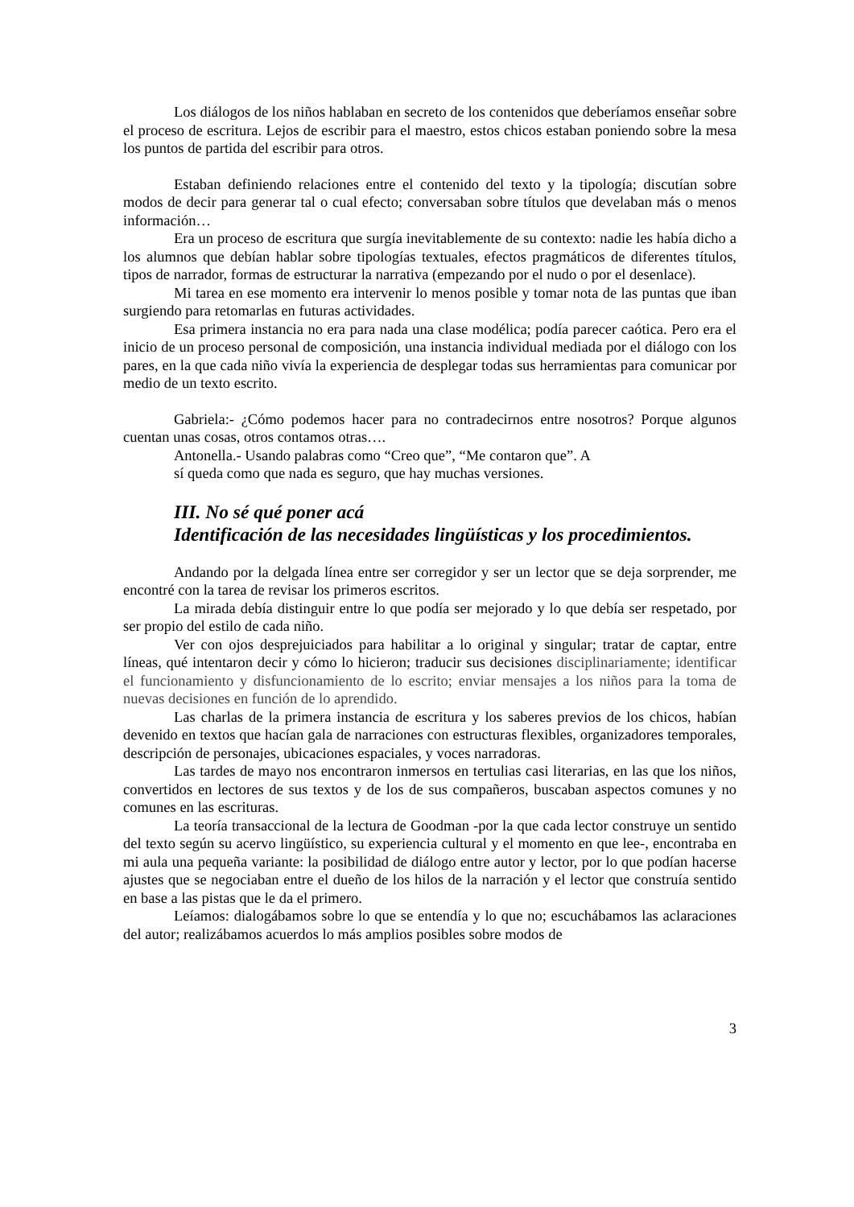Los diálogos de los niños hablaban en secreto de los contenidos que deberíamos enseñar sobre el proceso de escritura. Lejos de escribir para el maestro, estos chicos estaban poniendo sobre la mesa los puntos de partida del escribir para otros.
Estaban definiendo relaciones entre el contenido del texto y la tipología; discutían sobre modos de decir para generar tal o cual efecto; conversaban sobre títulos que develaban más o menos información…
Era un proceso de escritura que surgía inevitablemente de su contexto: nadie les había dicho a los alumnos que debían hablar sobre tipologías textuales, efectos pragmáticos de diferentes títulos, tipos de narrador, formas de estructurar la narrativa (empezando por el nudo o por el desenlace).
Mi tarea en ese momento era intervenir lo menos posible y tomar nota de las puntas que iban surgiendo para retomarlas en futuras actividades.
Esa primera instancia no era para nada una clase modélica; podía parecer caótica. Pero era el inicio de un proceso personal de composición, una instancia individual mediada por el diálogo con los pares, en la que cada niño vivía la experiencia de desplegar todas sus herramientas para comunicar por medio de un texto escrito.
Gabriela:- ¿Cómo podemos hacer para no contradecirnos entre nosotros? Porque algunos cuentan unas cosas, otros contamos otras….
Antonella.- Usando palabras como “Creo que”, “Me contaron que”. A
sí queda como que nada es seguro, que hay muchas versiones.
III. No sé qué poner acá
Identificación de las necesidades lingüísticas y los procedimientos.
Andando por la delgada línea entre ser corregidor y ser un lector que se deja sorprender, me encontré con la tarea de revisar los primeros escritos.
La mirada debía distinguir entre lo que podía ser mejorado y lo que debía ser respetado, por ser propio del estilo de cada niño.
Ver con ojos desprejuiciados para habilitar a lo original y singular; tratar de captar, entre líneas, qué intentaron decir y cómo lo hicieron; traducir sus decisiones disciplinariamente; identificar el funcionamiento y disfuncionamiento de lo escrito; enviar mensajes a los niños para la toma de nuevas decisiones en función de lo aprendido.
Las charlas de la primera instancia de escritura y los saberes previos de los chicos, habían devenido en textos que hacían gala de narraciones con estructuras flexibles, organizadores temporales, descripción de personajes, ubicaciones espaciales, y voces narradoras.
Las tardes de mayo nos encontraron inmersos en tertulias casi literarias, en las que los niños, convertidos en lectores de sus textos y de los de sus compañeros, buscaban aspectos comunes y no comunes en las escrituras.
La teoría transaccional de la lectura de Goodman -por la que cada lector construye un sentido del texto según su acervo lingüístico, su experiencia cultural y el momento en que lee-, encontraba en mi aula una pequeña variante: la posibilidad de diálogo entre autor y lector, por lo que podían hacerse ajustes que se negociaban entre el dueño de los hilos de la narración y el lector que construía sentido en base a las pistas que le da el primero.
Leíamos: dialogábamos sobre lo que se entendía y lo que no; escuchábamos las aclaraciones del autor; realizábamos acuerdos lo más amplios posibles sobre modos de
3